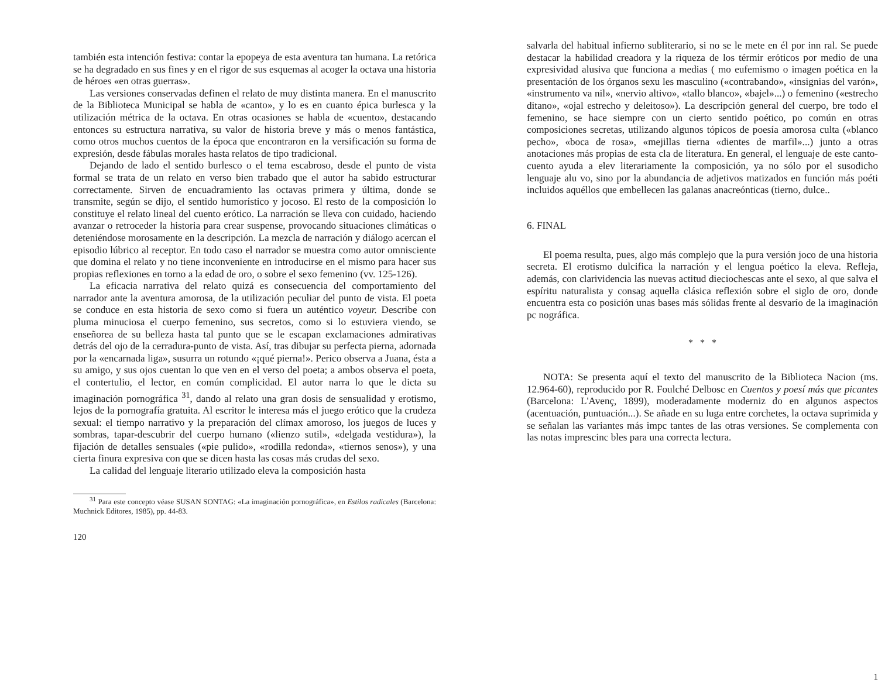también esta intención festiva: contar la epopeya de esta aventura tan humana. La retórica se ha degradado en sus fines y en el rigor de sus esquemas al acoger la octava una historia de héroes «en otras guerras».
Las versiones conservadas definen el relato de muy distinta manera. En el manuscrito de la Biblioteca Municipal se habla de «canto», y lo es en cuanto épica burlesca y la utilización métrica de la octava. En otras ocasiones se habla de «cuento», destacando entonces su estructura narrativa, su valor de historia breve y más o menos fantástica, como otros muchos cuentos de la época que encontraron en la versificación su forma de expresión, desde fábulas morales hasta relatos de tipo tradicional.
Dejando de lado el sentido burlesco o el tema escabroso, desde el punto de vista formal se trata de un relato en verso bien trabado que el autor ha sabido estructurar correctamente. Sirven de encuadramiento las octavas primera y última, donde se transmite, según se dijo, el sentido humorístico y jocoso. El resto de la composición lo constituye el relato lineal del cuento erótico. La narración se lleva con cuidado, haciendo avanzar o retroceder la historia para crear suspense, provocando situaciones climáticas o deteniéndose morosamente en la descripción. La mezcla de narración y diálogo acercan el episodio lúbrico al receptor. En todo caso el narrador se muestra como autor omnisciente que domina el relato y no tiene inconveniente en introducirse en el mismo para hacer sus propias reflexiones en torno a la edad de oro, o sobre el sexo femenino (vv. 125-126).
La eficacia narrativa del relato quizá es consecuencia del comportamiento del narrador ante la aventura amorosa, de la utilización peculiar del punto de vista. El poeta se conduce en esta historia de sexo como si fuera un auténtico voyeur. Describe con pluma minuciosa el cuerpo femenino, sus secretos, como si lo estuviera viendo, se enseñorea de su belleza hasta tal punto que se le escapan exclamaciones admirativas detrás del ojo de la cerradura-punto de vista. Así, tras dibujar su perfecta pierna, adornada por la «encarnada liga», susurra un rotundo «¡qué pierna!». Perico observa a Juana, ésta a su amigo, y sus ojos cuentan lo que ven en el verso del poeta; a ambos observa el poeta, el contertulio, el lector, en común complicidad. El autor narra lo que le dicta su imaginación pornográfica <sup>31</sup>, dando al relato una gran dosis de sensualidad y erotismo, lejos de la pornografía gratuita. Al escritor le interesa más el juego erótico que la crudeza sexual: el tiempo narrativo y la preparación del clímax amoroso, los juegos de luces y sombras, tapar-descubrir del cuerpo humano («lienzo sutil», «delgada vestidura»), la fijación de detalles sensuales («pie pulido», «rodilla redonda», «tiernos senos»), y una cierta finura expresiva con que se dicen hasta las cosas más crudas del sexo.
La calidad del lenguaje literario utilizado eleva la composición hasta
<sup>31</sup> Para este concepto véase SUSAN SONTAG: «La imaginación pornográfica», en Estilos radicales (Barcelona: Muchnick Editores, 1985), pp. 44-83.
120
salvarla del habitual infierno subliterario, si no se le mete en él por inn ral. Se puede destacar la habilidad creadora y la riqueza de los térmir eróticos por medio de una expresividad alusiva que funciona a medias ( mo eufemismo o imagen poética en la presentación de los órganos sexu les masculino («contrabando», «insignias del varón», «instrumento va nil», «nervio altivo», «tallo blanco», «bajel»...) o femenino («estrecho ditano», «ojal estrecho y deleitoso»). La descripción general del cuerpo, bre todo el femenino, se hace siempre con un cierto sentido poético, po común en otras composiciones secretas, utilizando algunos tópicos de poesía amorosa culta («blanco pecho», «boca de rosa», «mejillas tierna «dientes de marfil»...) junto a otras anotaciones más propias de esta cla de literatura. En general, el lenguaje de este canto-cuento ayuda a elev literariamente la composición, ya no sólo por el susodicho lenguaje alu vo, sino por la abundancia de adjetivos matizados en función más poéti incluidos aquéllos que embellecen las galanas anacreónticas (tierno, dulce..
6. FINAL
El poema resulta, pues, algo más complejo que la pura versión joco de una historia secreta. El erotismo dulcifica la narración y el lengua poético la eleva. Refleja, además, con clarividencia las nuevas actitud dieciochescas ante el sexo, al que salva el espíritu naturalista y consag aquella clásica reflexión sobre el siglo de oro, donde encuentra esta co posición unas bases más sólidas frente al desvarío de la imaginación pc nográfica.
* * *
NOTA: Se presenta aquí el texto del manuscrito de la Biblioteca Nacion (ms. 12.964-60), reproducido por R. Foulché Delbosc en Cuentos y poesí más que picantes (Barcelona: L'Avenç, 1899), moderadamente moderniz do en algunos aspectos (acentuación, puntuación...). Se añade en su luga entre corchetes, la octava suprimida y se señalan las variantes más impc tantes de las otras versiones. Se complementa con las notas imprescinc bles para una correcta lectura.
1